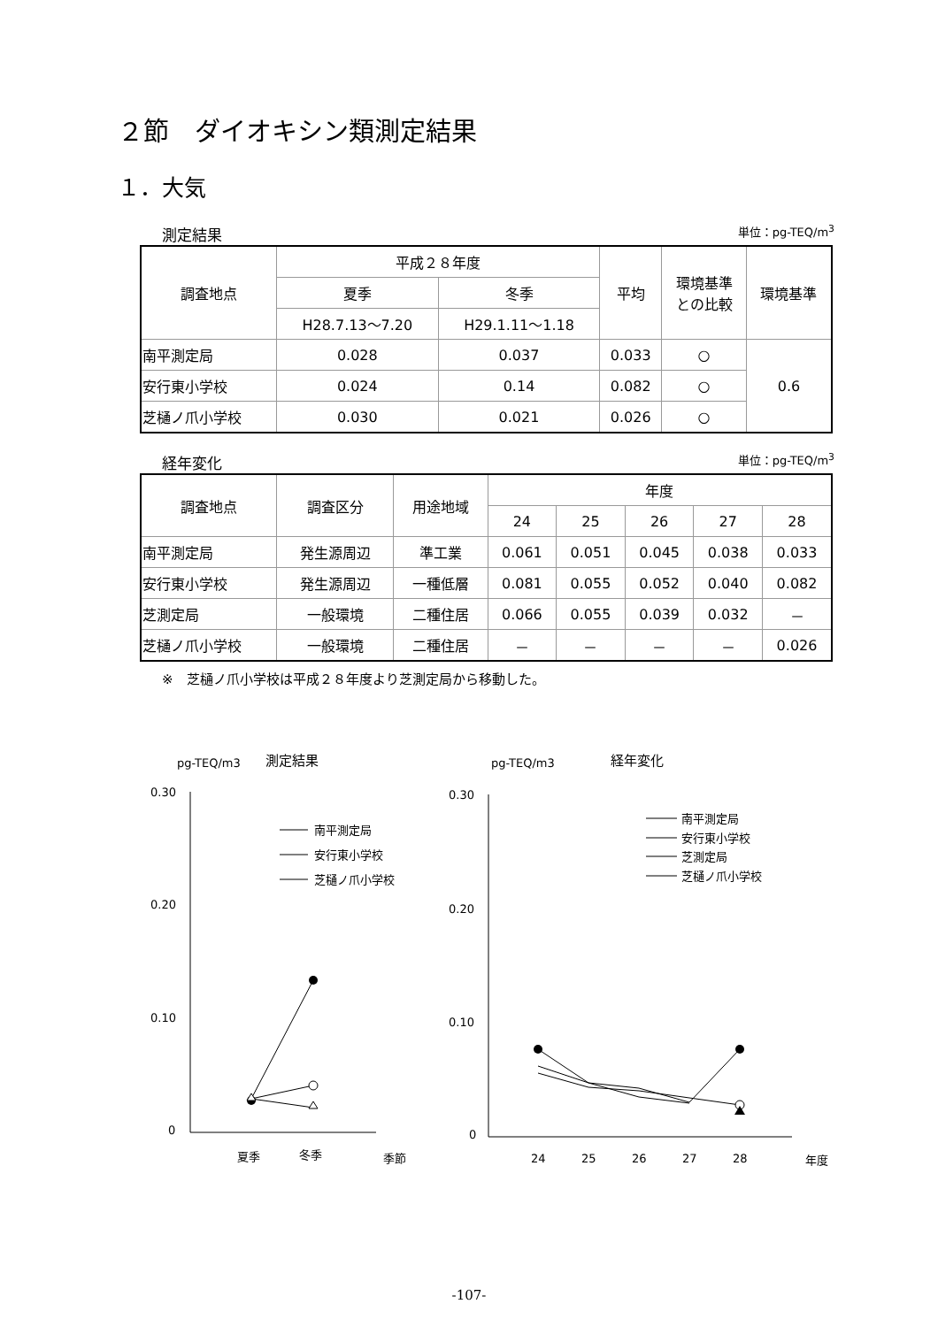２節　ダイオキシン類測定結果
１．大気
測定結果 単位：pg-TEQ/m<sup>3</sup>
| 調査地点 | 平成２８年度 | | 平均 | 環境基準 との比較 | 環境基準 |
| --- | --- | --- | --- | --- | --- |
| | 夏季 | 冬季 | | | |
| | H28.7.13～7.20 | H29.1.11～1.18 | | | |
| 南平測定局 | 0.028 | 0.037 | 0.033 | ○ | 0.6 |
| 安行東小学校 | 0.024 | 0.14 | 0.082 | ○ | |
| 芝樋ノ爪小学校 | 0.030 | 0.021 | 0.026 | ○ | |
経年変化 単位：pg-TEQ/m<sup>3</sup>
| 調査地点 | 調査区分 | 用途地域 | 年度 | | | | |
| --- | --- | --- | --- | --- | --- | --- | --- |
| | | | 24 | 25 | 26 | 27 | 28 |
| 南平測定局 | 発生源周辺 | 準工業 | 0.061 | 0.051 | 0.045 | 0.038 | 0.033 |
| 安行東小学校 | 発生源周辺 | 一種低層 | 0.081 | 0.055 | 0.052 | 0.040 | 0.082 |
| 芝測定局 | 一般環境 | 二種住居 | 0.066 | 0.055 | 0.039 | 0.032 | － |
| 芝樋ノ爪小学校 | 一般環境 | 二種住居 | － | － | － | － | 0.026 |
※　芝樋ノ爪小学校は平成２８年度より芝測定局から移動した。
pg-TEQ/m3
測定結果
0.30
0.20
0.10
0
夏季
冬季
季節
南平測定局
安行東小学校
芝樋ノ爪小学校
pg-TEQ/m3
経年変化
0.30
0.20
0.10
0
24
25
26
27
28
年度
南平測定局
安行東小学校
芝測定局
芝樋ノ爪小学校
-107-